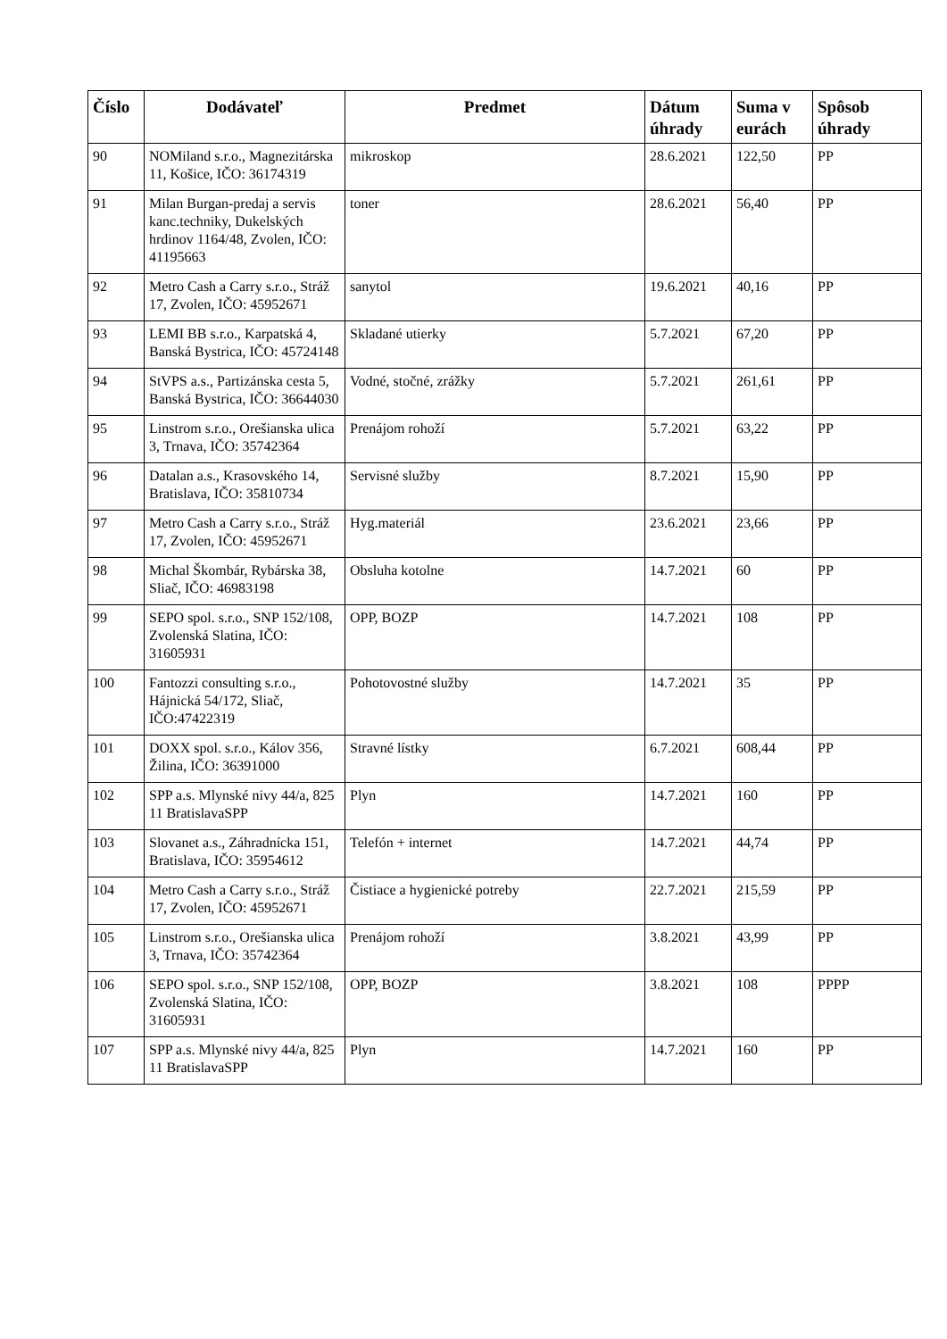| Číslo | Dodávateľ | Predmet | Dátum úhrady | Suma v eurách | Spôsob úhrady |
| --- | --- | --- | --- | --- | --- |
| 90 | NOMiland s.r.o., Magnezitárska 11, Košice, IČO: 36174319 | mikroskop | 28.6.2021 | 122,50 | PP |
| 91 | Milan Burgan-predaj a servis kanc.techniky, Dukelských hrdinov 1164/48, Zvolen, IČO: 41195663 | toner | 28.6.2021 | 56,40 | PP |
| 92 | Metro Cash a Carry s.r.o., Stráž 17, Zvolen, IČO: 45952671 | sanytol | 19.6.2021 | 40,16 | PP |
| 93 | LEMI BB s.r.o., Karpatská 4, Banská Bystrica, IČO: 45724148 | Skladané utierky | 5.7.2021 | 67,20 | PP |
| 94 | StVPS a.s., Partizánska cesta 5, Banská Bystrica, IČO: 36644030 | Vodné, stočné, zrážky | 5.7.2021 | 261,61 | PP |
| 95 | Linstrom s.r.o., Orešianska ulica 3, Trnava, IČO: 35742364 | Prenájom rohoží | 5.7.2021 | 63,22 | PP |
| 96 | Datalan a.s., Krasovského 14, Bratislava, IČO: 35810734 | Servisné služby | 8.7.2021 | 15,90 | PP |
| 97 | Metro Cash a Carry s.r.o., Stráž 17, Zvolen, IČO: 45952671 | Hyg.materiál | 23.6.2021 | 23,66 | PP |
| 98 | Michal Škombár, Rybárska 38, Sliač, IČO: 46983198 | Obsluha kotolne | 14.7.2021 | 60 | PP |
| 99 | SEPO spol. s.r.o., SNP 152/108, Zvolenská Slatina, IČO: 31605931 | OPP, BOZP | 14.7.2021 | 108 | PP |
| 100 | Fantozzi consulting s.r.o., Hájnická 54/172, Sliač, IČO:47422319 | Pohotovostné služby | 14.7.2021 | 35 | PP |
| 101 | DOXX spol. s.r.o., Kálov 356, Žilina, IČO: 36391000 | Stravné lístky | 6.7.2021 | 608,44 | PP |
| 102 | SPP a.s. Mlynské nivy 44/a, 825 11 BratislavaSPP | Plyn | 14.7.2021 | 160 | PP |
| 103 | Slovanet a.s., Záhradnícka 151, Bratislava, IČO: 35954612 | Telefón + internet | 14.7.2021 | 44,74 | PP |
| 104 | Metro Cash a Carry s.r.o., Stráž 17, Zvolen, IČO: 45952671 | Čistiace a hygienické potreby | 22.7.2021 | 215,59 | PP |
| 105 | Linstrom s.r.o., Orešianska ulica 3, Trnava, IČO: 35742364 | Prenájom rohoží | 3.8.2021 | 43,99 | PP |
| 106 | SEPO spol. s.r.o., SNP 152/108, Zvolenská Slatina, IČO: 31605931 | OPP, BOZP | 3.8.2021 | 108 | PPPP |
| 107 | SPP a.s. Mlynské nivy 44/a, 825 11 BratislavaSPP | Plyn | 14.7.2021 | 160 | PP |